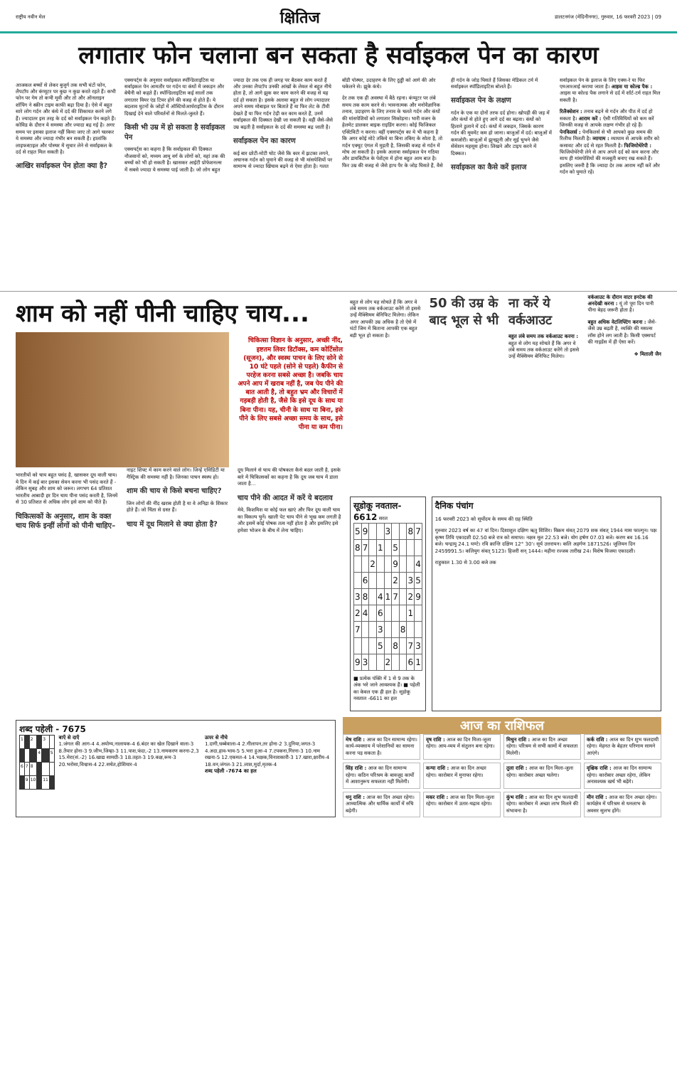राष्ट्रीय नवीन मेल क्षितिज डालटनगंज (मेदिनीनगर), गुरुवार, 16 फरवरी 2023 | 09
लगातार फोन चलाना बन सकता है सर्वाइकल पेन का कारण
आजकल बच्चों से लेकर बुजुर्ग तक सभी घंटों फोन, लैपटॉप और कंप्यूटर पर कुछ न कुछ करते रहते हैं। कभी फोन पर गेम तो कभी मूवी और तो और ऑनलाइन शॉपिंग ने स्क्रीन टाइम काफी बढ़ा दिया है। ऐसे में बहुत सारे लोग गर्दन और कंधे में दर्द की शिकायत करने लगे हैं। ज्यादातर इस तरह के दर्द को सर्वाइकल पेन कहते हैं। कोविड के दौरान ये समस्या और ज्यादा बढ़ गई है। अगर समय पर इसका इलाज नहीं किया जाए तो आगे चलकर ये समस्या और ज्यादा गंभीर बन सकती है। हालांकि लाइफस्टाइल और पोस्चर में सुधार लेने से सर्वाइकल के दर्द से राहत मिल सकती है।
आखिर सर्वाइकल पेन होता क्या है?
एक्सपर्ट्स के अनुसार सर्वाइकल स्पॉन्डिलाइटिस या सर्वाइकल पेन आमतौर पर गर्दन या कंधों में जकड़न और बेचैनी को कहते हैं। स्पॉन्डिलाइटिस कई सालों तक लगातार वियर एंड टियर होने की वजह से होते हैं। ये बदलाव घुटनों के जोड़ों में ऑस्टियोआर्थराइटिस के दौरान दिखाई देने वाले परिवर्तनों से मिलते-जुलते हैं।
किसी भी उम्र में हो सकता है सर्वाइकल पेन
एक्सपर्ट्स का कहना है कि सर्वाइकल की दिक्कत नौजवानों को, मध्यम आयु वर्ग के लोगों को, यहां तक की बच्चों को भी हो सकती है। खासकर आईटी प्रोफेशनल्स में सबसे ज्यादा ये समस्या पाई जाती है। जो लोग बहुत ज्यादा देर तक एक ही जगह पर बैठकर काम करते हैं और उनका लैपटॉप उनकी आंखों के लेवल से बहुत नीचे होता है, तो आगे झुक कर काम करने की वजह से यह दर्द हो सकता है। इसके अलावा बहुत से लोग ज्यादातर अपने समय मोबाइल पर बिताते हैं या फिर लेट के टीवी देखते हैं या फिर गर्दन टेढ़ी कर काम करते हैं, उनमें सर्वाइकल की दिक्कत देखी जा सकती है। वहीं जैसे-जैसे उम्र बढ़ती है सर्वाइकल के दर्द की समस्या बढ़ जाती है।
सर्वाइकल पेन का कारण
कई बार छोटी-मोटी चोट जैसे कि कार में झटका लगने, अचानक गर्दन को घुमाने की वजह से भी मांसपेशियों पर सामान्य से ज्यादा खिंचाव बढ़ने से ऐसा होता है। गलत बॉडी पोस्चर, उदाहरण के लिए ठुड्डी को आगे की ओर धकेलने से। झुके कंधे।
देर तक एक ही अवस्था में बैठे रहना। कंप्यूटर पर लंबे समय तक काम करने से। भावनात्मक और मनोवैज्ञानिक तनाव, उदाहरण के लिए तनाव के चलते गर्दन और कंधों की मांसपेशियों को लगातार सिकोड़ना। भारी वजन के हेलमेट डालकर बाइक राइडिंग करना। कोई फिजिकल एक्टिविटी न करना। वहीं एक्सपर्ट्स का ये भी कहना है कि अगर कोई मोटे तकिये या बिना तकिए के सोता है, तो गर्दन एक्यूट एंगल में मुड़ती है, जिसकी वजह से गर्दन में मोच आ सकती है। इसके अलावा सर्वाइकल पेन गठिया और डायबिटीज के पेशेंट्स में होना बहुत आम बात है। फिर उम्र की वजह से जैसे हाथ पैर के जोड़ घिसते हैं, वैसे ही गर्दन के जोड़ घिसते हैं जिसका मेडिकल टर्म में सर्वाइकल स्पॉडिलाइटिस बोलते हैं।
सर्वाइकल पेन के लक्षण
गर्दन के एक या दोनों तरफ दर्द होना। खोपड़ी की जड़ में और कंधों से होते हुए आगे दर्द का बढ़ना। कंधों को हिलाने डुलाने में दर्द। कंधों में जकड़न, जिसके कारण गर्दन की मूवमेंट कम हो जाना। बाजुओं में दर्द। बाजुओं में कमजोरी। बाजुओं में झुनझुनी और सुई चुभने जैसे सेंसेशन महसूस होना। लिखने और टाइप करने में दिक्कत।
सर्वाइकल का कैसे करें इलाज
सर्वाइकल पेन के इलाज के लिए एक्स-रे या फिर एमआरआई कराया जाता है। आइस या कोल्ड पैक : आइस या कोल्ड पैक लगाने से दर्द में शॉर्ट-टर्म राहत मिल सकती है।
रिलैक्सेशन : तनाव बढ़ने से गर्दन और पीठ में दर्द हो सकता है। आराम करें : ऐसी गतिविधियों को कम करें जिनकी वजह से आपके लक्षण गंभीर हो रहे हैं। पेनकिलर्स : पेनकिलर्स से भी आपको कुछ समय की रिलीफ मिलती है। व्यायाम : व्यायाम से आपके शरीर को कसावट और दर्द से रहत मिलती है। फिजियोथेरेपी : फिजियोथेरेपी लेने से आप अपने दर्द को कम करना और साथ ही मांसपेशियों की मजबूती बनाए रख सकते हैं। इसलिए जरुरी है कि ज्यादा देर तक आराम नहीं करें और गर्दन को घुमाते रहें।
शाम को नहीं पीनी चाहिए चाय...
चिकित्सा विज्ञान के अनुसार, अच्छी नींद, इष्टतम लिवर डिटॉक्स, कम कोर्टिसोल (सूजन), और स्वस्थ पाचन के लिए सोने से 10 घंटे पहले (सोने से पहले) कैफीन से परहेज करना सबसे अच्छा है। जबकि चाय अपने आप में खराब नहीं है, जब पेय पीने की बात आती है, तो बहुत भ्रम और विचारों में गड़बड़ी होती है, जैसे कि इसे दूध के साथ या बिना पीना। यह, चीनी के साथ या बिना, इसे पीने के लिए सबसे अच्छा समय के साथ, इसे पीना या कम पीना।
भारतीयों को चाय बहुत पसंद है, खासकर दूध वाली चाय। ये दिन में कई बार इसका सेवन करना भी पसंद करते हैं - लेकिन सुबह और शाम को जरूर। लगभग 64 प्रतिशत भारतीय आबादी हर दिन चाय पीना पसंद करती है, जिनमें से 30 प्रतिशत से अधिक लोग इसे शाम को पीते हैं।
चिकित्सकों के अनुसार, शाम के वक्त चाय सिर्फ इन्हीं लोगों को पीनी चाहिए–
नाइट शिफ्ट में काम करने वाले लोग। जिन्हें एसिडिटी या गैस्ट्रिक की समस्या नहीं है। जिनका पाचन स्वस्थ हो।
शाम की चाय से किसे बचना चाहिए?
जिन लोगों की नींद खराब होती है या वे अनिद्रा के शिकार होते हैं। जो चिंता से ग्रस्त हैं।
चाय में दूध मिलाने से क्या होता है?
दूध मिलाने से चाय की पोषकता कैसे बदल जाती है, इसके बारे में चिकित्सकों का कहना है कि दूध जब चाय में डाला जाता है...
चाय पीने की आदत में करें ये बदलाव
मेवे, किशमिश या कोई फल खाएं और फिर दूध वाली चाय का विकल्प चुनें। खाली पेट चाय पीने से भूख कम लगती है और इसमें कोई पोषक तत्व नहीं होता है और इसलिए इसे हमेशा भोजन के बीच में लेना चाहिए।
बहुत से लोग यह सोचते हैं कि अगर वे लंबे समय तक वर्कआउट करेंगे तो इससे उन्हें मैक्सिमम बेनिफिट मिलेगा। लेकिन अगर आपकी उम्र अधिक है तो ऐसे में घंटों जिम में बिताना आपकी एक बहुत बड़ी भूल हो सकता है।
50 की उम्र के बाद भूल से भी ना करें ये वर्कआउट
बहुत लंबे समय तक वर्कआउट करना : बहुत से लोग यह सोचते हैं कि अगर वे लंबे समय तक वर्कआउट करेंगे तो इससे उन्हें मैक्सिमम बेनिफिट मिलेगा।
वर्कआउट के दौरान वाटर इनटेक की अनदेखी करना : यूं तो पूरा दिन पानी पीना बेहद जरूरी होता है।
बहुत अधिक वेटलिफ्टिंग करना : जैसे-जैसे उम्र बढ़ती है, व्यक्ति की मसल्स लॉस होने लग जाती है। किसी एक्सपर्ट की गाइडेंस में ही ऐसा करें।
❖ मिताली जैन
सूडोकू नवताल- 6612 सरल
| 5 | 9 | | | 3 | | | 8 | 7 |
| 8 | 7 | | 1 | | 5 | | | |
| | | 2 | | | 9 | | | 4 |
| | 6 | | | | 2 | | 3 | 5 |
| 3 | 8 | | 4 | 1 | 7 | | 2 | 9 |
| 2 | 4 | | 6 | | | | 1 | |
| 7 | | | 3 | | | 8 | | |
| | | | 5 | | 8 | | 7 | 3 |
| 9 | 3 | | | 2 | | | 6 | 1 |
■ प्रत्येक पंक्ति में 1 से 9 तक के अंक भरे जाने आवश्यक हैं। ■ पहेली का केवल एक ही हल है। सूडोकू नवताल -6611 का हल
दैनिक पंचांग
16 फरवरी 2023 को सूर्योदय के समय की ग्रह स्थिति
गुरुवार 2023 वर्ष का 47 वां दिन। दिशाशूल दक्षिण ऋतु शिशिर। विक्रम संवत् 2079 शक संवत् 1944 मास फाल्गुन। पक्ष कृष्ण तिथि एकादशी 02.50 बजे रात्र को समाप्त। नक्षत्र मूल 22.53 बजे। योग हर्षण 07.03 बजे। करण बव 16.16 बजे। चन्द्रायु 24.1 घण्टे। रवि क्रान्ति दक्षिण 12° 30'। सूर्य उत्तरायन। कलि अहर्गण 1871526। जूलियन दिन 2459991.5। कलियुग संवत् 5123। हिजरी सन् 1444। महीना रज्जब तारीख 24। विशेष विजया एकादशी।
राहुकाल 1.30 से 3.00 बजे तक
शब्द पहेली - 7675
| 1 | | 2 | | 3 | |
| | | | 4 | | 5 |
| 6 | 7 | 8 | | | |
| | 9 | 10 | | 11 | |
बाएँ से दाएँ
1.जंगल की आग-4 4.अयोग्य,नालायक-4 6.बंदर का खेल दिखाने वाला-3 8.तैयार होना-3 9.जीभ,जिव्हा-3 11.पाश,फंदा,-2 13.नामकरण करना-2,3 15.मेरा(सं.-2) 16.खाद्य सामग्री-3 18.तहत-3 19.कक्ष,रूम-3 20.भरोसा,विश्वास-4 22.सचेत,होशियार-4
ऊपर से नीचे
1.दागी,धब्बेवाला-4 2.गीलापन,तर होना-2 3.दुनिया,जगत-3 4.अदा,हाव-भाव-5 5.भरा हुआ-4 7.टपकना,गिरना-3 10.नाम रखना-5 12.एकमत-4 14.भक्षक,विनाशकारी-3 17.खारा,क्षारीय-4 18.वन,जंगल-3 21.लाश,मुर्दा,मृतक-4
शब्द पहेली -7674 का हल
आज का राशिफल
मेष राशि : आज का दिन सामान्य रहेगा। कार्य-व्यवसाय में परेशानियों का सामना करना पड़ सकता है।
वृष राशि : आज का दिन मिला-जुला रहेगा। आय-व्यय में संतुलन बना रहेगा।
मिथुन राशि : आज का दिन अच्छा रहेगा। परिश्रम से सभी कामों में सफलता मिलेगी।
कर्क राशि : आज का दिन शुभ फलदायी रहेगा। मेहनत के बेहतर परिणाम सामने आएंगे।
सिंह राशि : आज का दिन सामान्य रहेगा। कठिन परिश्रम के बावजूद कार्यों में आशानुरूप सफलता नहीं मिलेगी।
कन्या राशि : आज का दिन अच्छा रहेगा। कारोबार में मुनाफा रहेगा।
तुला राशि : आज का दिन मिला-जुला रहेगा। कारोबार अच्छा चलेगा।
वृश्चिक राशि : आज का दिन सामान्य रहेगा। कारोबार अच्छा रहेगा, लेकिन अनावश्यक खर्च भी बढ़ेंगे।
धनु राशि : आज का दिन अच्छा रहेगा। आध्यात्मिक और धार्मिक कार्यों में रुचि बढ़ेगी।
मकर राशि : आज का दिन मिला-जुला रहेगा। कारोबार में उतार-चढ़ाव रहेगा।
कुंभ राशि : आज का दिन शुभ फलदायी रहेगा। कारोबार में अच्छा लाभ मिलने की संभावना है।
मीन राशि : आज का दिन अच्छा रहेगा। कार्यक्षेत्र में परिश्रम से धनलाभ के अवसर सुलभ होंगे।